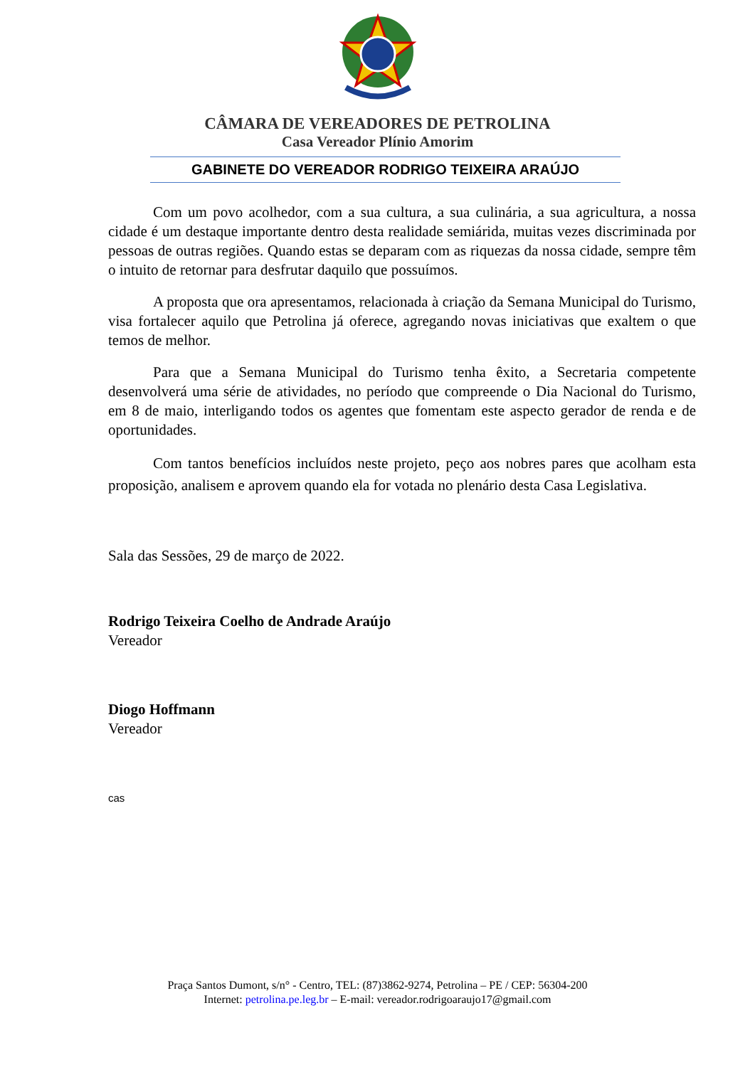CÂMARA DE VEREADORES DE PETROLINA
Casa Vereador Plínio Amorim
GABINETE DO VEREADOR RODRIGO TEIXEIRA ARAÚJO
Com um povo acolhedor, com a sua cultura, a sua culinária, a sua agricultura, a nossa cidade é um destaque importante dentro desta realidade semiárida, muitas vezes discriminada por pessoas de outras regiões. Quando estas se deparam com as riquezas da nossa cidade, sempre têm o intuito de retornar para desfrutar daquilo que possuímos.
A proposta que ora apresentamos, relacionada à criação da Semana Municipal do Turismo, visa fortalecer aquilo que Petrolina já oferece, agregando novas iniciativas que exaltem o que temos de melhor.
Para que a Semana Municipal do Turismo tenha êxito, a Secretaria competente desenvolverá uma série de atividades, no período que compreende o Dia Nacional do Turismo, em 8 de maio, interligando todos os agentes que fomentam este aspecto gerador de renda e de oportunidades.
Com tantos benefícios incluídos neste projeto, peço aos nobres pares que acolham esta proposição, analisem e aprovem quando ela for votada no plenário desta Casa Legislativa.
Sala das Sessões, 29 de março de 2022.
Rodrigo Teixeira Coelho de Andrade Araújo
Vereador
Diogo Hoffmann
Vereador
cas
Praça Santos Dumont, s/n° - Centro, TEL: (87)3862-9274, Petrolina – PE / CEP: 56304-200
Internet: petrolina.pe.leg.br – E-mail: vereador.rodrigoaraujo17@gmail.com